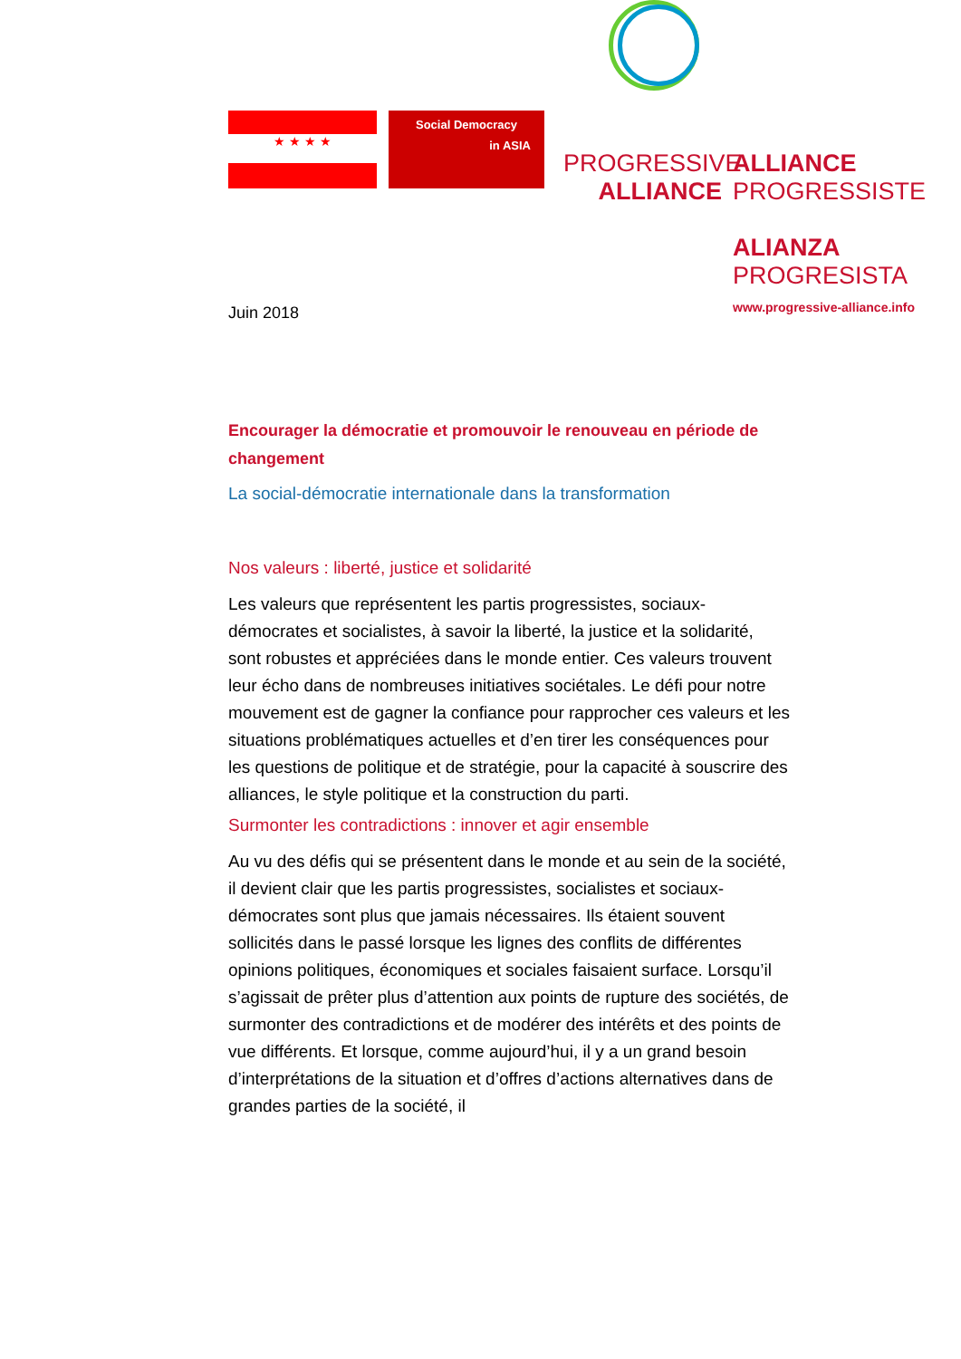★ ★ ★ ★
Social Democracy
in ASIA
PROGRESSIVE
ALLIANCE
ALLIANCE
PROGRESSISTE
ALIANZA
PROGRESISTA
www.progressive-alliance.info
Juin 2018
Encourager la démocratie et promouvoir le renouveau en période de changement
La social-démocratie internationale dans la transformation
Nos valeurs : liberté, justice et solidarité
Les valeurs que représentent les partis progressistes, sociaux-démocrates et socialistes, à savoir la liberté, la justice et la solidarité, sont robustes et appréciées dans le monde entier. Ces valeurs trouvent leur écho dans de nombreuses initiatives sociétales. Le défi pour notre mouvement est de gagner la confiance pour rapprocher ces valeurs et les situations problématiques actuelles et d’en tirer les conséquences pour les questions de politique et de stratégie, pour la capacité à souscrire des alliances, le style politique et la construction du parti.
Surmonter les contradictions : innover et agir ensemble
Au vu des défis qui se présentent dans le monde et au sein de la société, il devient clair que les partis progressistes, socialistes et sociaux-démocrates sont plus que jamais nécessaires. Ils étaient souvent sollicités dans le passé lorsque les lignes des conflits de différentes opinions politiques, économiques et sociales faisaient surface. Lorsqu’il s’agissait de prêter plus d’attention aux points de rupture des sociétés, de surmonter des contradictions et de modérer des intérêts et des points de vue différents. Et lorsque, comme aujourd’hui, il y a un grand besoin d’interprétations de la situation et d’offres d’actions alternatives dans de grandes parties de la société, il